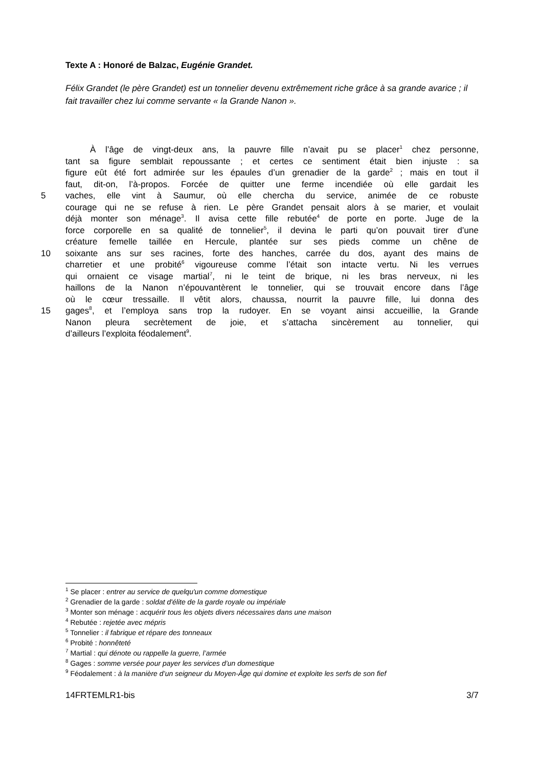Texte A : Honoré de Balzac, Eugénie Grandet.
Félix Grandet (le père Grandet) est un tonnelier devenu extrêmement riche grâce à sa grande avarice ; il fait travailler chez lui comme servante « la Grande Nanon ».
À l’âge de vingt-deux ans, la pauvre fille n’avait pu se placer<sup>1</sup> chez personne,
tant sa figure semblait repoussante ; et certes ce sentiment était bien injuste : sa
figure eût été fort admirée sur les épaules d’un grenadier de la garde<sup>2</sup> ; mais en tout il
faut, dit-on, l’à-propos. Forcée de quitter une ferme incendiée où elle gardait les
5 vaches, elle vint à Saumur, où elle chercha du service, animée de ce robuste
courage qui ne se refuse à rien. Le père Grandet pensait alors à se marier, et voulait
déjà monter son ménage<sup>3</sup>. Il avisa cette fille rebutée<sup>4</sup> de porte en porte. Juge de la
force corporelle en sa qualité de tonnelier<sup>5</sup>, il devina le parti qu’on pouvait tirer d’une
créature femelle taillée en Hercule, plantée sur ses pieds comme un chêne de
10 soixante ans sur ses racines, forte des hanches, carrée du dos, ayant des mains de
charretier et une probité<sup>6</sup> vigoureuse comme l’était son intacte vertu. Ni les verrues
qui ornaient ce visage martial<sup>7</sup>, ni le teint de brique, ni les bras nerveux, ni les
haillons de la Nanon n’épouvantèrent le tonnelier, qui se trouvait encore dans l’âge
où le cœur tressaille. Il vêtit alors, chaussa, nourrit la pauvre fille, lui donna des
15 gages<sup>8</sup>, et l’employa sans trop la rudoyer. En se voyant ainsi accueillie, la Grande
Nanon pleura secrètement de joie, et s’attacha sincèrement au tonnelier, qui
d’ailleurs l’exploita féodalement<sup>9</sup>.
<sup>1</sup> Se placer : entrer au service de quelqu'un comme domestique
<sup>2</sup> Grenadier de la garde : soldat d'élite de la garde royale ou impériale
<sup>3</sup> Monter son ménage : acquérir tous les objets divers nécessaires dans une maison
<sup>4</sup> Rebutée : rejetée avec mépris
<sup>5</sup> Tonnelier : il fabrique et répare des tonneaux
<sup>6</sup> Probité : honnêteté
<sup>7</sup> Martial : qui dénote ou rappelle la guerre, l’armée
<sup>8</sup> Gages : somme versée pour payer les services d’un domestique
<sup>9</sup> Féodalement : à la manière d’un seigneur du Moyen-Âge qui domine et exploite les serfs de son fief
14FRTEMLR1-bis 3/7